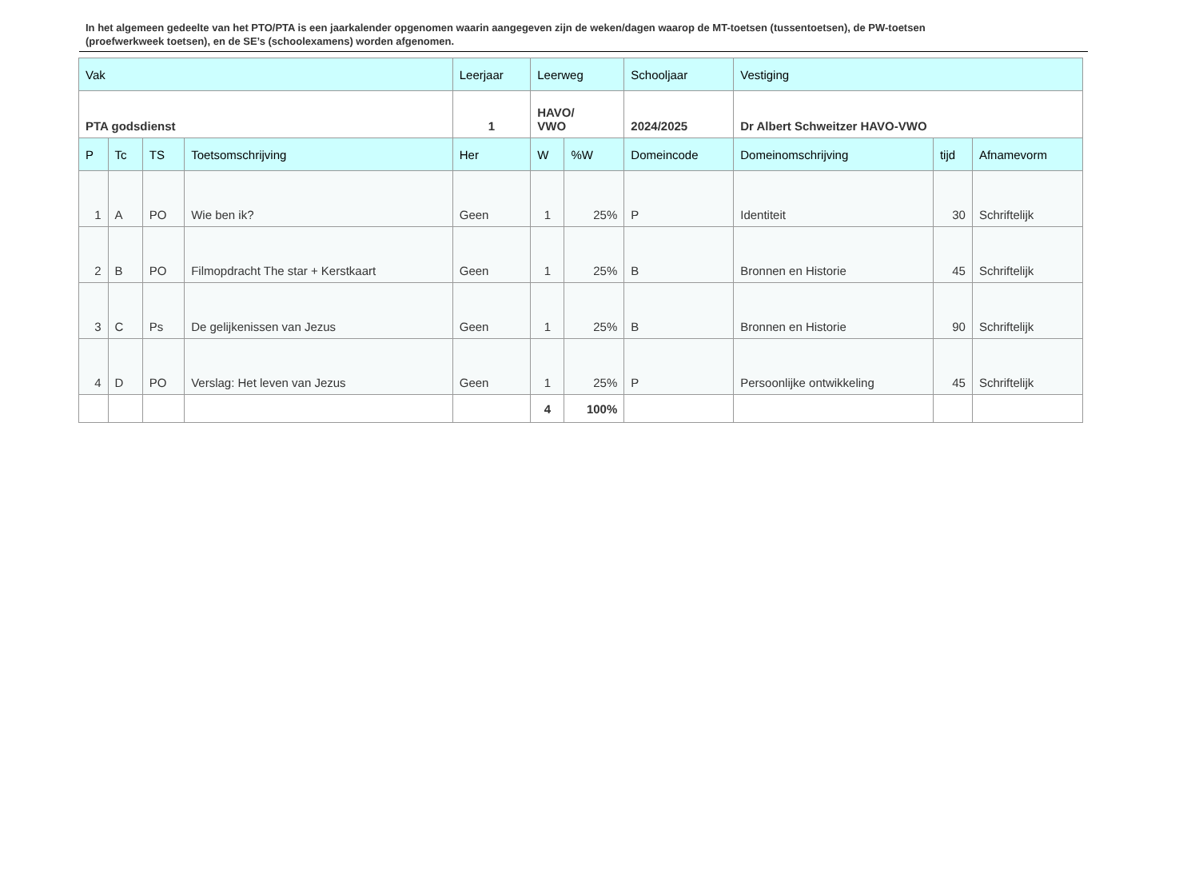In het algemeen gedeelte van het PTO/PTA is een jaarkalender opgenomen waarin aangegeven zijn de weken/dagen waarop de MT-toetsen (tussentoetsen), de PW-toetsen (proefwerkweek toetsen), en de SE’s (schoolexamens) worden afgenomen.
| Vak | | | | Leerjaar | Leerweg | | Schooljaar | Vestiging | | |
| PTA godsdienst | | | | 1 | HAVO/ VWO | | 2024/2025 | Dr Albert Schweitzer HAVO-VWO | | |
| P | Tc | TS | Toetsomschrijving | Her | W | %W | Domeincode | Domeinomschrijving | tijd | Afnamevorm |
| 1 | A | PO | Wie ben ik? | Geen | 1 | 25% | P | Identiteit | 30 | Schriftelijk |
| 2 | B | PO | Filmopdracht The star + Kerstkaart | Geen | 1 | 25% | B | Bronnen en Historie | 45 | Schriftelijk |
| 3 | C | Ps | De gelijkenissen van Jezus | Geen | 1 | 25% | B | Bronnen en Historie | 90 | Schriftelijk |
| 4 | D | PO | Verslag: Het leven van Jezus | Geen | 1 | 25% | P | Persoonlijke ontwikkeling | 45 | Schriftelijk |
| | | | | | 4 | 100% | | | | |